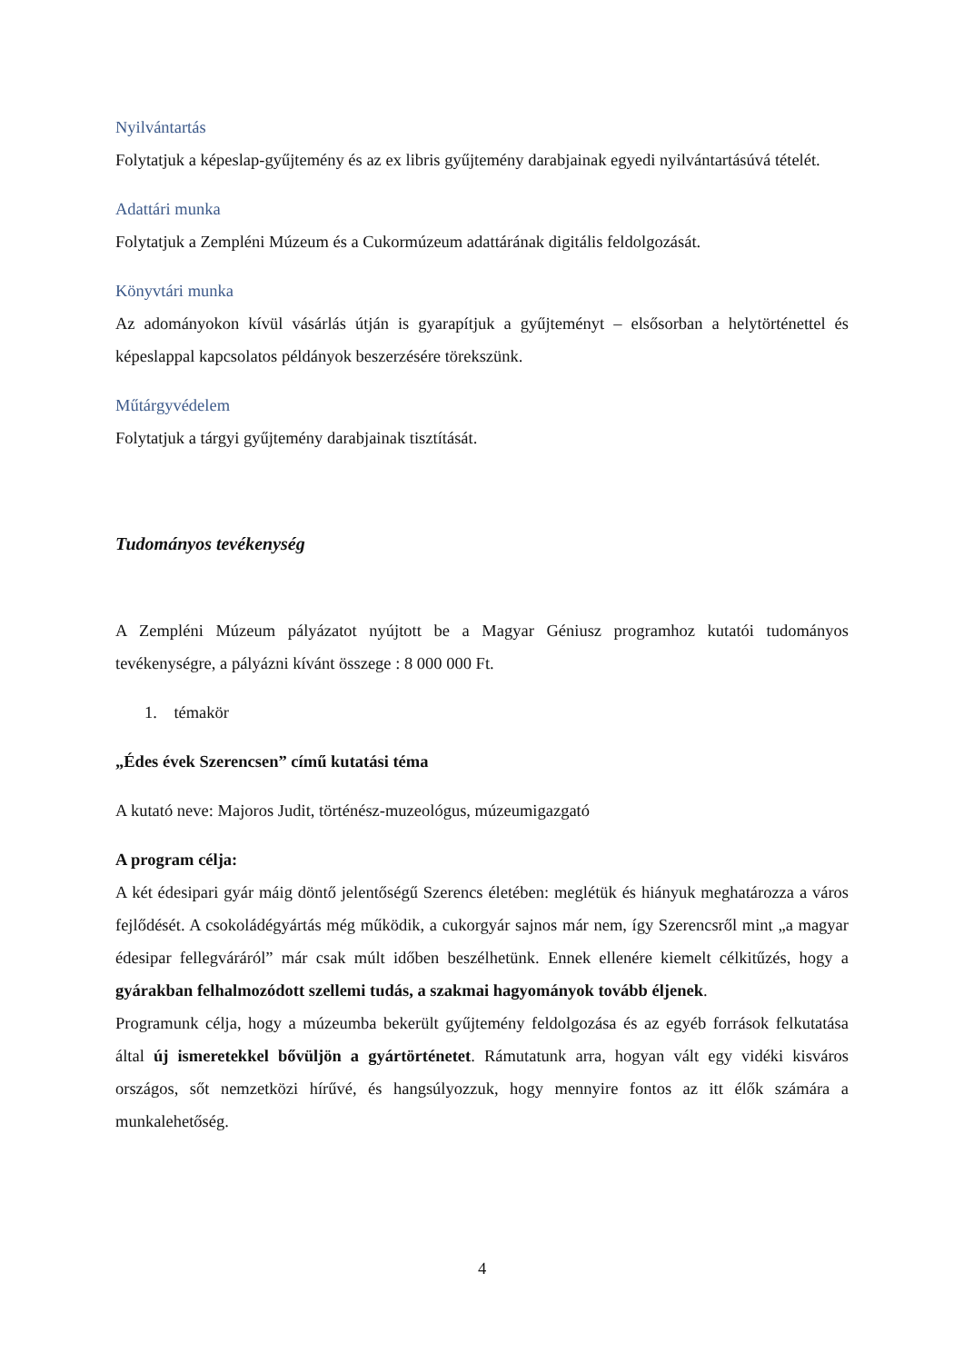Nyilvántartás
Folytatjuk a képeslap-gyűjtemény és az ex libris gyűjtemény darabjainak egyedi nyilvántartásúvá tételét.
Adattári munka
Folytatjuk a Zempléni Múzeum és a Cukormúzeum adattárának digitális feldolgozását.
Könyvtári munka
Az adományokon kívül vásárlás útján is gyarapítjuk a gyűjteményt – elsősorban a helytörténettel és képeslappal kapcsolatos példányok beszerzésére törekszünk.
Műtárgyvédelem
Folytatjuk a tárgyi gyűjtemény darabjainak tisztítását.
Tudományos tevékenység
A Zempléni Múzeum pályázatot nyújtott be a Magyar Géniusz programhoz kutatói tudományos tevékenységre, a pályázni kívánt összege : 8 000 000 Ft.
1. témakör
„Édes évek Szerencsen” című kutatási téma
A kutató neve: Majoros Judit, történész-muzeológus, múzeumigazgató
A program célja:
A két édesipari gyár máig döntő jelentőségű Szerencs életében: meglétük és hiányuk meghatározza a város fejlődését. A csokoládégyártás még működik, a cukorgyár sajnos már nem, így Szerencsről mint „a magyar édesipar fellegváráról” már csak múlt időben beszélhetünk. Ennek ellenére kiemelt célkitűzés, hogy a gyárakban felhalmozódott szellemi tudás, a szakmai hagyományok tovább éljenek.
Programunk célja, hogy a múzeumba bekerült gyűjtemény feldolgozása és az egyéb források felkutatása által új ismeretekkel bővüljön a gyártörténetet. Rámutatunk arra, hogyan vált egy vidéki kisváros országos, sőt nemzetközi hírűvé, és hangsúlyozzuk, hogy mennyire fontos az itt élők számára a munkalehetőség.
4